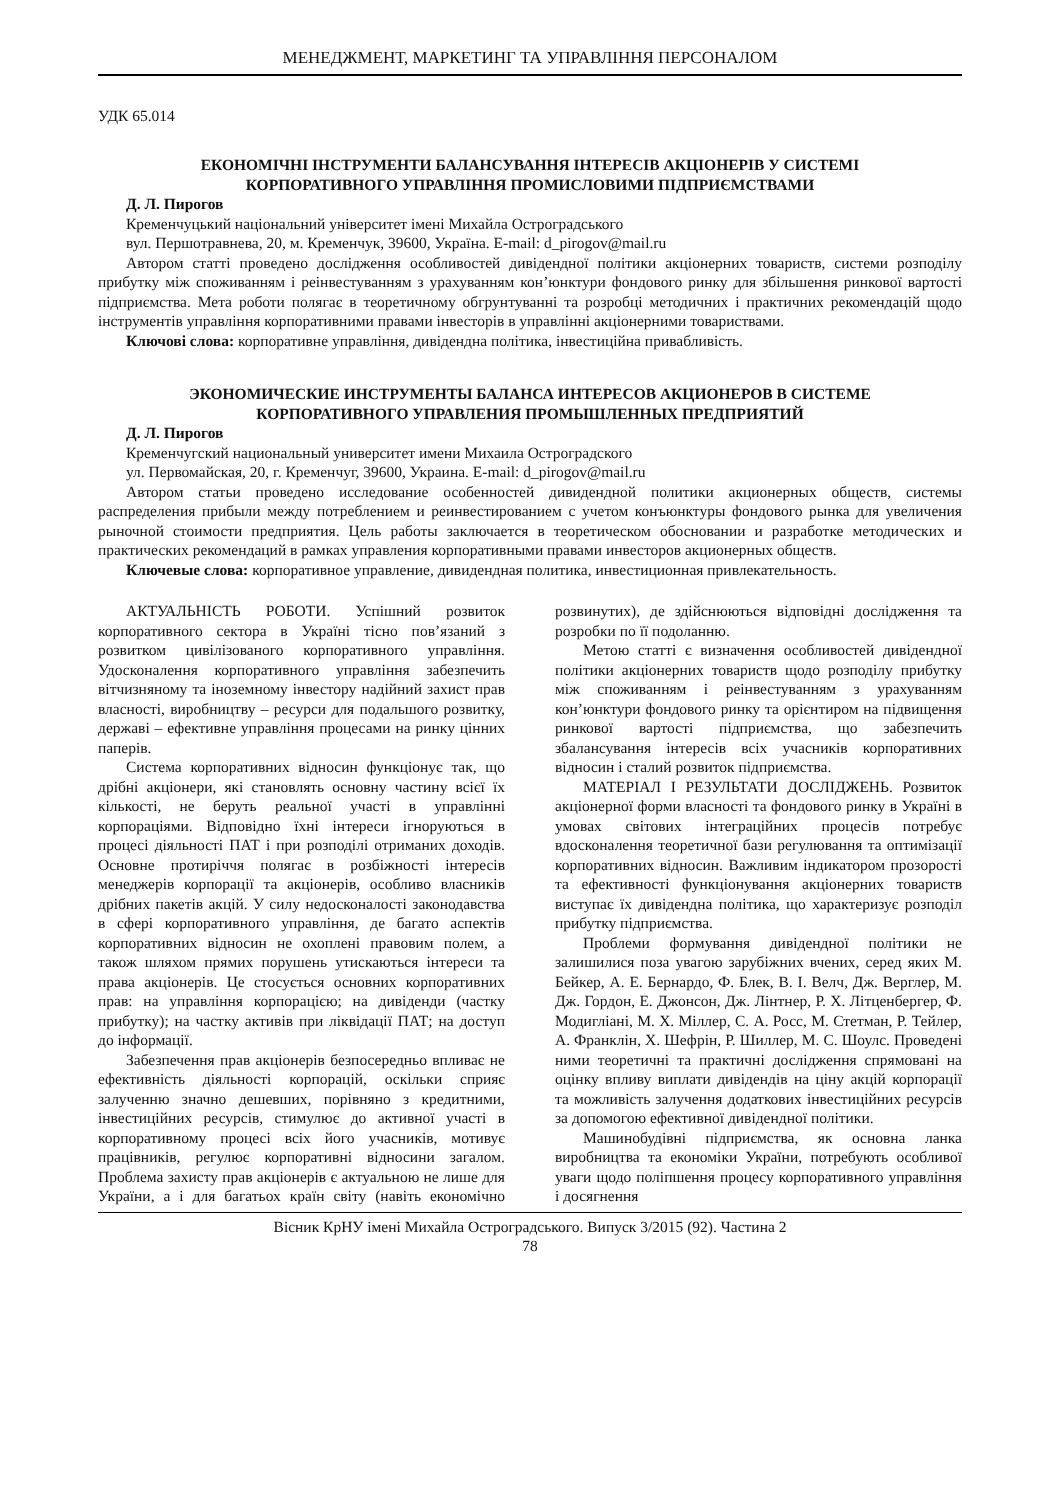МЕНЕДЖМЕНТ, МАРКЕТИНГ ТА УПРАВЛІННЯ ПЕРСОНАЛОМ
УДК 65.014
ЕКОНОМІЧНІ ІНСТРУМЕНТИ БАЛАНСУВАННЯ ІНТЕРЕСІВ АКЦІОНЕРІВ У СИСТЕМІ
КОРПОРАТИВНОГО УПРАВЛІННЯ ПРОМИСЛОВИМИ ПІДПРИЄМСТВАМИ
Д. Л. Пирогов
Кременчуцький національний університет імені Михайла Остроградського
вул. Першотравнева, 20, м. Кременчук, 39600, Україна. E-mail: d_pirogov@mail.ru
Автором статті проведено дослідження особливостей дивідендної політики акціонерних товариств, системи розподілу прибутку між споживанням і реінвестуванням з урахуванням кон’юнктури фондового ринку для збільшення ринкової вартості підприємства. Мета роботи полягає в теоретичному обгрунтуванні та розробці методичних і практичних рекомендацій щодо інструментів управління корпоративними правами інвесторів в управлінні акціонерними товариствами.
Ключові слова: корпоративне управління, дивідендна політика, інвестиційна привабливість.
ЭКОНОМИЧЕСКИЕ ИНСТРУМЕНТЫ БАЛАНСА ИНТЕРЕСОВ АКЦИОНЕРОВ В СИСТЕМЕ
КОРПОРАТИВНОГО УПРАВЛЕНИЯ ПРОМЫШЛЕННЫХ ПРЕДПРИЯТИЙ
Д. Л. Пирогов
Кременчугский национальный университет имени Михаила Остроградского
ул. Первомайская, 20, г. Кременчуг, 39600, Украина. E-mail: d_pirogov@mail.ru
Автором статьи проведено исследование особенностей дивидендной политики акционерных обществ, системы распределения прибыли между потреблением и реинвестированием с учетом конъюнктуры фондового рынка для увеличения рыночной стоимости предприятия. Цель работы заключается в теоретическом обосновании и разработке методических и практических рекомендаций в рамках управления корпоративными правами инвесторов акционерных обществ.
Ключевые слова: корпоративное управление, дивидендная политика, инвестиционная привлекательность.
АКТУАЛЬНІСТЬ РОБОТИ. Успішний розвиток корпоративного сектора в Україні тісно пов’язаний з розвитком цивілізованого корпоративного управління. Удосконалення корпоративного управління забезпечить вітчизняному та іноземному інвестору надійний захист прав власності, виробництву – ресурси для подальшого розвитку, державі – ефективне управління процесами на ринку цінних паперів.
Система корпоративних відносин функціонує так, що дрібні акціонери, які становлять основну частину всієї їх кількості, не беруть реальної участі в управлінні корпораціями. Відповідно їхні інтереси ігноруються в процесі діяльності ПАТ і при розподілі отриманих доходів. Основне протиріччя полягає в розбіжності інтересів менеджерів корпорації та акціонерів, особливо власників дрібних пакетів акцій. У силу недосконалості законодавства в сфері корпоративного управління, де багато аспектів корпоративних відносин не охоплені правовим полем, а також шляхом прямих порушень утискаються інтереси та права акціонерів. Це стосується основних корпоративних прав: на управління корпорацією; на дивіденди (частку прибутку); на частку активів при ліквідації ПАТ; на доступ до інформації.
Забезпечення прав акціонерів безпосередньо впливає не ефективність діяльності корпорацій, оскільки сприяє залученню значно дешевших, порівняно з кредитними, інвестиційних ресурсів, стимулює до активної участі в корпоративному процесі всіх його учасників, мотивує працівників, регулює корпоративні відносини загалом. Проблема захисту прав акціонерів є актуальною не лише для України, а і для багатьох країн світу (навіть економічно розвинутих), де здійснюються відповідні дослідження та розробки по її подоланню.
Метою статті є визначення особливостей дивідендної політики акціонерних товариств щодо розподілу прибутку між споживанням і реінвестуванням з урахуванням кон’юнктури фондового ринку та орієнтиром на підвищення ринкової вартості підприємства, що забезпечить збалансування інтересів всіх учасників корпоративних відносин і сталий розвиток підприємства.
МАТЕРІАЛ І РЕЗУЛЬТАТИ ДОСЛІДЖЕНЬ. Розвиток акціонерної форми власності та фондового ринку в Україні в умовах світових інтеграційних процесів потребує вдосконалення теоретичної бази регулювання та оптимізації корпоративних відносин. Важливим індикатором прозорості та ефективності функціонування акціонерних товариств виступає їх дивідендна політика, що характеризує розподіл прибутку підприємства.
Проблеми формування дивідендної політики не залишилися поза увагою зарубіжних вчених, серед яких М. Бейкер, А. Е. Бернардо, Ф. Блек, В. І. Велч, Дж. Верглер, М. Дж. Гордон, Е. Джонсон, Дж. Лінтнер, Р. Х. Літценбергер, Ф. Модигліані, М. Х. Міллер, С. А. Росс, М. Стетман, Р. Тейлер, А. Франклін, Х. Шефрін, Р. Шиллер, М. С. Шоулс. Проведені ними теоретичні та практичні дослідження спрямовані на оцінку впливу виплати дивідендів на ціну акцій корпорації та можливість залучення додаткових інвестиційних ресурсів за допомогою ефективної дивідендної політики.
Машинобудівні підприємства, як основна ланка виробництва та економіки України, потребують особливої уваги щодо поліпшення процесу корпоративного управління і досягнення
Вісник КрНУ імені Михайла Остроградського. Випуск 3/2015 (92). Частина 2
78